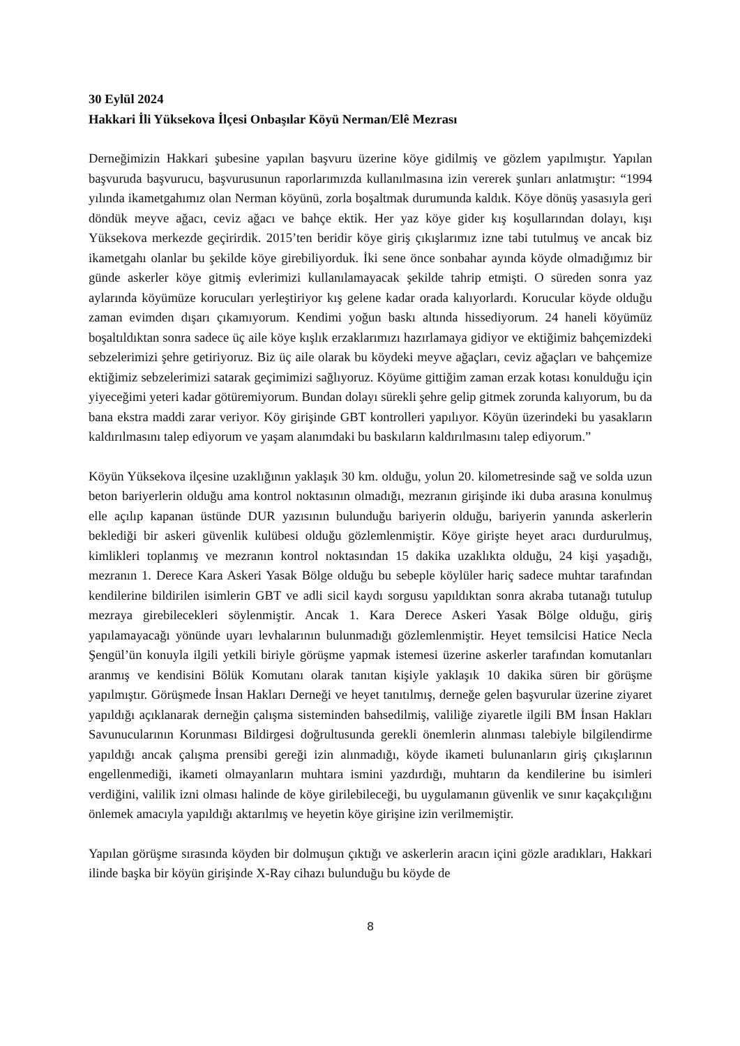30 Eylül 2024
Hakkari İli Yüksekova İlçesi Onbaşılar Köyü Nerman/Elê Mezrası
Derneğimizin Hakkari şubesine yapılan başvuru üzerine köye gidilmiş ve gözlem yapılmıştır. Yapılan başvuruda başvurucu, başvurusunun raporlarımızda kullanılmasına izin vererek şunları anlatmıştır: “1994 yılında ikametgahımız olan Nerman köyünü, zorla boşaltmak durumunda kaldık. Köye dönüş yasasıyla geri döndük meyve ağacı, ceviz ağacı ve bahçe ektik. Her yaz köye gider kış koşullarından dolayı, kışı Yüksekova merkezde geçirirdik. 2015’ten beridir köye giriş çıkışlarımız izne tabi tutulmuş ve ancak biz ikametgahı olanlar bu şekilde köye girebiliyorduk. İki sene önce sonbahar ayında köyde olmadığımız bir günde askerler köye gitmiş evlerimizi kullanılamayacak şekilde tahrip etmişti. O süreden sonra yaz aylarında köyümüze korucuları yerleştiriyor kış gelene kadar orada kalıyorlardı. Korucular köyde olduğu zaman evimden dışarı çıkamıyorum. Kendimi yoğun baskı altında hissediyorum. 24 haneli köyümüz boşaltıldıktan sonra sadece üç aile köye kışlık erzaklarımızı hazırlamaya gidiyor ve ektiğimiz bahçemizdeki sebzelerimizi şehre getiriyoruz. Biz üç aile olarak bu köydeki meyve ağaçları, ceviz ağaçları ve bahçemize ektiğimiz sebzelerimizi satarak geçimimizi sağlıyoruz. Köyüme gittiğim zaman erzak kotası konulduğu için yiyeceğimi yeteri kadar götüremiyorum. Bundan dolayı sürekli şehre gelip gitmek zorunda kalıyorum, bu da bana ekstra maddi zarar veriyor. Köy girişinde GBT kontrolleri yapılıyor. Köyün üzerindeki bu yasakların kaldırılmasını talep ediyorum ve yaşam alanımdaki bu baskıların kaldırılmasını talep ediyorum.”
Köyün Yüksekova ilçesine uzaklığının yaklaşık 30 km. olduğu, yolun 20. kilometresinde sağ ve solda uzun beton bariyerlerin olduğu ama kontrol noktasının olmadığı, mezranın girişinde iki duba arasına konulmuş elle açılıp kapanan üstünde DUR yazısının bulunduğu bariyerin olduğu, bariyerin yanında askerlerin beklediği bir askeri güvenlik kulübesi olduğu gözlemlenmiştir. Köye girişte heyet aracı durdurulmuş, kimlikleri toplanmış ve mezranın kontrol noktasından 15 dakika uzaklıkta olduğu, 24 kişi yaşadığı, mezranın 1. Derece Kara Askeri Yasak Bölge olduğu bu sebeple köylüler hariç sadece muhtar tarafından kendilerine bildirilen isimlerin GBT ve adli sicil kaydı sorgusu yapıldıktan sonra akraba tutanağı tutulup mezraya girebilecekleri söylenmiştir. Ancak 1. Kara Derece Askeri Yasak Bölge olduğu, giriş yapılamayacağı yönünde uyarı levhalarının bulunmadığı gözlemlenmiştir. Heyet temsilcisi Hatice Necla Şengül’ün konuyla ilgili yetkili biriyle görüşme yapmak istemesi üzerine askerler tarafından komutanları aranmış ve kendisini Bölük Komutanı olarak tanıtan kişiyle yaklaşık 10 dakika süren bir görüşme yapılmıştır. Görüşmede İnsan Hakları Derneği ve heyet tanıtılmış, derneğe gelen başvurular üzerine ziyaret yapıldığı açıklanarak derneğin çalışma sisteminden bahsedilmiş, valiliğe ziyaretle ilgili BM İnsan Hakları Savunucularının Korunması Bildirgesi doğrultusunda gerekli önemlerin alınması talebiyle bilgilendirme yapıldığı ancak çalışma prensibi gereği izin alınmadığı, köyde ikameti bulunanların giriş çıkışlarının engellenmediği, ikameti olmayanların muhtara ismini yazdırdığı, muhtarın da kendilerine bu isimleri verdiğini, valilik izni olması halinde de köye girilebileceği, bu uygulamanın güvenlik ve sınır kaçakçılığını önlemek amacıyla yapıldığı aktarılmış ve heyetin köye girişine izin verilmemiştir.
Yapılan görüşme sırasında köyden bir dolmuşun çıktığı ve askerlerin aracın içini gözle aradıkları, Hakkari ilinde başka bir köyün girişinde X-Ray cihazı bulunduğu bu köyde de
8